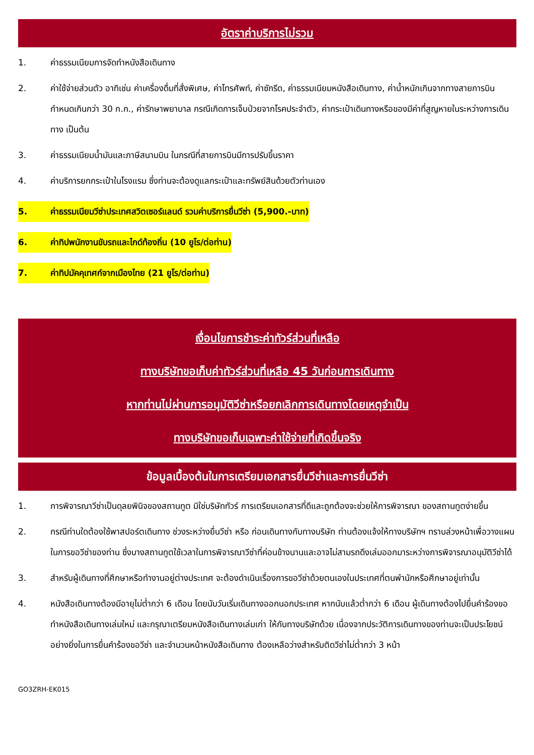อัตราค่าบริการไม่รวม
1. ค่าธรรมเนียมการจัดทำหนังสือเดินทาง
2. ค่าใช้จ่ายส่วนตัว อาทิเช่น ค่าเครื่องดื่มที่สั่งพิเศษ, ค่าโทรศัพท์, ค่าซักรีด, ค่าธรรมเนียมหนังสือเดินทาง, ค่าน้ำหนักเกินจากทางสายการบินกำหนดเกินกว่า 30 ก.ก., ค่ารักษาพยาบาล กรณีเกิดการเจ็บป่วยจากโรคประจำตัว, ค่ากระเป๋าเดินทางหรือของมีค่าที่สูญหายในระหว่างการเดินทาง เป็นต้น
3. ค่าธรรมเนียมน้ำมันและภาษีสนามบิน ในกรณีที่สายการบินมีการปรับขึ้นราคา
4. ค่าบริการยกกระเป๋าในโรงแรม ซึ่งท่านจะต้องดูแลกระเป๋าและทรัพย์สินด้วยตัวท่านเอง
5. ค่าธรรมเนียมวีซ่าประเทศสวิตเซอร์แลนด์ รวมค่าบริการยื่นวีซ่า (5,900.-บาท)
6. ค่าทิปพนักงานขับรถและไกด์ท้องถิ่น (10 ยูโร/ต่อท่าน)
7. ค่าทิปมัคคุเทศก์จากเมืองไทย (21 ยูโร/ต่อท่าน)
เงื่อนไขการชำระค่าทัวร์ส่วนที่เหลือ
ทางบริษัทขอเก็บค่าทัวร์ส่วนที่เหลือ 45 วันก่อนการเดินทาง
หากท่านไม่ผ่านการอนุมัติวีซ่าหรือยกเลิกการเดินทางโดยเหตุจำเป็น
ทางบริษัทขอเก็บเฉพาะค่าใช้จ่ายที่เกิดขึ้นจริง
ข้อมูลเบื้องต้นในการเตรียมเอกสารยื่นวีซ่าและการยื่นวีซ่า
1. การพิจารณาวีซ่าเป็นดุลยพินิจของสถานทูต มิใช่บริษัททัวร์ การเตรียมเอกสารที่ดีและถูกต้องจะช่วยให้การพิจารณา ของสถานทูตง่ายขึ้น
2. กรณีท่านใดต้องใช้พาสปอร์ตเดินทาง ช่วงระหว่างยื่นวีซ่า หรือ ก่อนเดินทางกับทางบริษัท ท่านต้องแจ้งให้ทางบริษัทฯ ทราบล่วงหน้าเพื่อวางแผนในการขอวีซ่าของท่าน ซึ่งบางสถานทูตใช้เวลาในการพิจารณาวีซ่าที่ค่อนข้างนานและอาจไม่สามรถดึงเล่มออกมาระหว่างการพิจารณาอนุมัติวีซ่าได้
3. สำหรับผู้เดินทางที่ศึกษาหรือทำงานอยู่ต่างประเทศ จะต้องดำเนินเรื่องการขอวีซ่าด้วยตนเองในประเทศที่ตนพำนักหรือศึกษาอยู่เท่านั้น
4. หนังสือเดินทางต้องมีอายุไม่ต่ำกว่า 6 เดือน โดยนับวันเริ่มเดินทางออกนอกประเทศ หากนับแล้วต่ำกว่า 6 เดือน ผู้เดินทางต้องไปยื่นคำร้องขอทำหนังสือเดินทางเล่มใหม่ และกรุณาเตรียมหนังสือเดินทางเล่มเก่า ให้กับทางบริษัทด้วย เนื่องจากประวัติการเดินทางของท่านจะเป็นประโยชน์อย่างยิ่งในการยื่นคำร้องขอวีซ่า และจำนวนหน้าหนังสือเดินทาง ต้องเหลือว่างสำหรับติดวีซ่าไม่ต่ำกว่า 3 หน้า
GO3ZRH-EK015